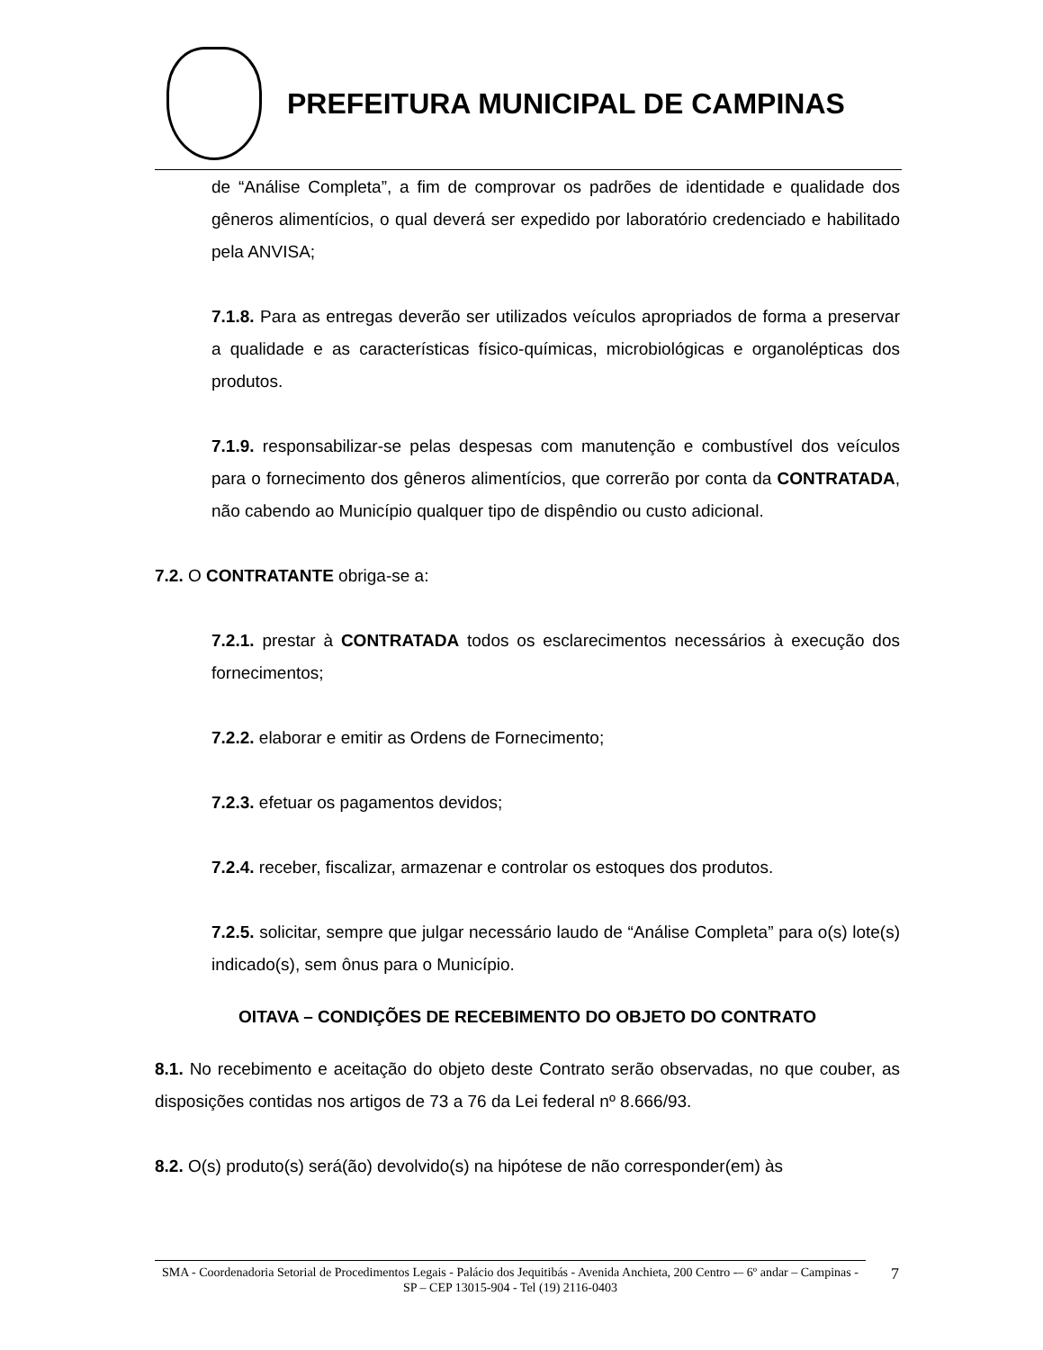PREFEITURA MUNICIPAL DE CAMPINAS
de “Análise Completa”, a fim de comprovar os padrões de identidade e qualidade dos gêneros alimentícios, o qual deverá ser expedido por laboratório credenciado e habilitado pela ANVISA;
7.1.8. Para as entregas deverão ser utilizados veículos apropriados de forma a preservar a qualidade e as características físico-químicas, microbiológicas e organolépticas dos produtos.
7.1.9. responsabilizar-se pelas despesas com manutenção e combustível dos veículos para o fornecimento dos gêneros alimentícios, que correrão por conta da CONTRATADA, não cabendo ao Município qualquer tipo de dispêndio ou custo adicional.
7.2. O CONTRATANTE obriga-se a:
7.2.1. prestar à CONTRATADA todos os esclarecimentos necessários à execução dos fornecimentos;
7.2.2. elaborar e emitir as Ordens de Fornecimento;
7.2.3. efetuar os pagamentos devidos;
7.2.4. receber, fiscalizar, armazenar e controlar os estoques dos produtos.
7.2.5. solicitar, sempre que julgar necessário laudo de “Análise Completa” para o(s) lote(s) indicado(s), sem ônus para o Município.
OITAVA – CONDIÇÕES DE RECEBIMENTO DO OBJETO DO CONTRATO
8.1. No recebimento e aceitação do objeto deste Contrato serão observadas, no que couber, as disposições contidas nos artigos de 73 a 76 da Lei federal nº 8.666/93.
8.2. O(s) produto(s) será(ão) devolvido(s) na hipótese de não corresponder(em) às
SMA - Coordenadoria Setorial de Procedimentos Legais - Palácio dos Jequitibás - Avenida Anchieta, 200 Centro -– 6º andar – Campinas - SP – CEP 13015-904 - Tel (19) 2116-0403
7